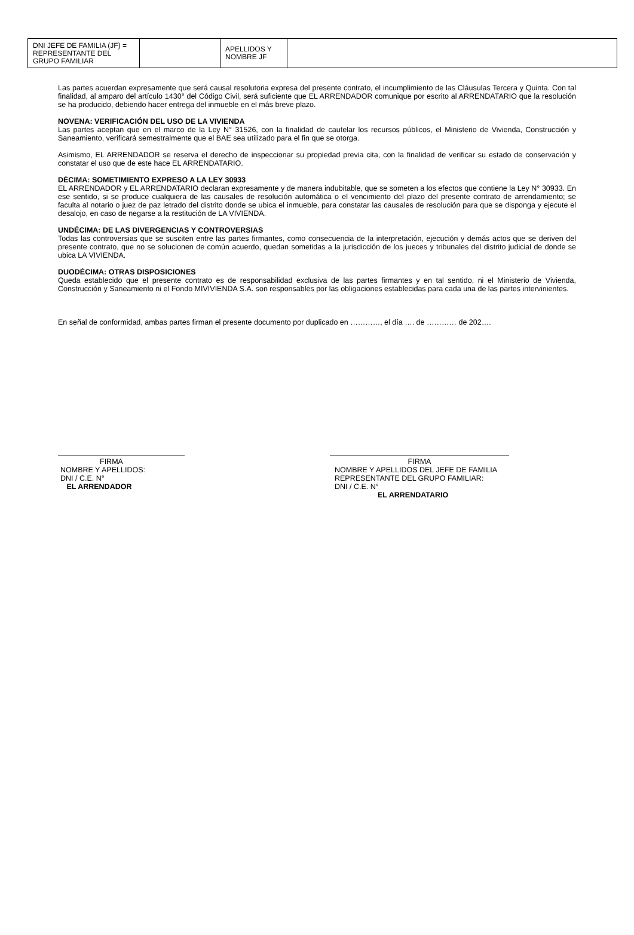| DNI JEFE DE FAMILIA (JF) = REPRESENTANTE DEL GRUPO FAMILIAR | | APELLIDOS Y NOMBRE JF | |
Las partes acuerdan expresamente que será causal resolutoria expresa del presente contrato, el incumplimiento de las Cláusulas Tercera y Quinta. Con tal finalidad, al amparo del artículo 1430° del Código Civil, será suficiente que EL ARRENDADOR comunique por escrito al ARRENDATARIO que la resolución se ha producido, debiendo hacer entrega del inmueble en el más breve plazo.
NOVENA: VERIFICACIÓN DEL USO DE LA VIVIENDA
Las partes aceptan que en el marco de la Ley N° 31526, con la finalidad de cautelar los recursos públicos, el Ministerio de Vivienda, Construcción y Saneamiento, verificará semestralmente que el BAE sea utilizado para el fin que se otorga.
Asimismo, EL ARRENDADOR se reserva el derecho de inspeccionar su propiedad previa cita, con la finalidad de verificar su estado de conservación y constatar el uso que de este hace EL ARRENDATARIO.
DÉCIMA: SOMETIMIENTO EXPRESO A LA LEY 30933
EL ARRENDADOR y EL ARRENDATARIO declaran expresamente y de manera indubitable, que se someten a los efectos que contiene la Ley N° 30933. En ese sentido, si se produce cualquiera de las causales de resolución automática o el vencimiento del plazo del presente contrato de arrendamiento; se faculta al notario o juez de paz letrado del distrito donde se ubica el inmueble, para constatar las causales de resolución para que se disponga y ejecute el desalojo, en caso de negarse a la restitución de LA VIVIENDA.
UNDÉCIMA: DE LAS DIVERGENCIAS Y CONTROVERSIAS
Todas las controversias que se susciten entre las partes firmantes, como consecuencia de la interpretación, ejecución y demás actos que se deriven del presente contrato, que no se solucionen de común acuerdo, quedan sometidas a la jurisdicción de los jueces y tribunales del distrito judicial de donde se ubica LA VIVIENDA.
DUODÉCIMA: OTRAS DISPOSICIONES
Queda establecido que el presente contrato es de responsabilidad exclusiva de las partes firmantes y en tal sentido, ni el Ministerio de Vivienda, Construcción y Saneamiento ni el Fondo MIVIVIENDA S.A. son responsables por las obligaciones establecidas para cada una de las partes intervinientes.
En señal de conformidad, ambas partes firman el presente documento por duplicado en …………, el día …. de ………… de 202….
FIRMA
NOMBRE Y APELLIDOS:
DNI / C.E. N°
EL ARRENDADOR
FIRMA
NOMBRE Y APELLIDOS DEL JEFE DE FAMILIA REPRESENTANTE DEL GRUPO FAMILIAR:
DNI / C.E. N°
EL ARRENDATARIO